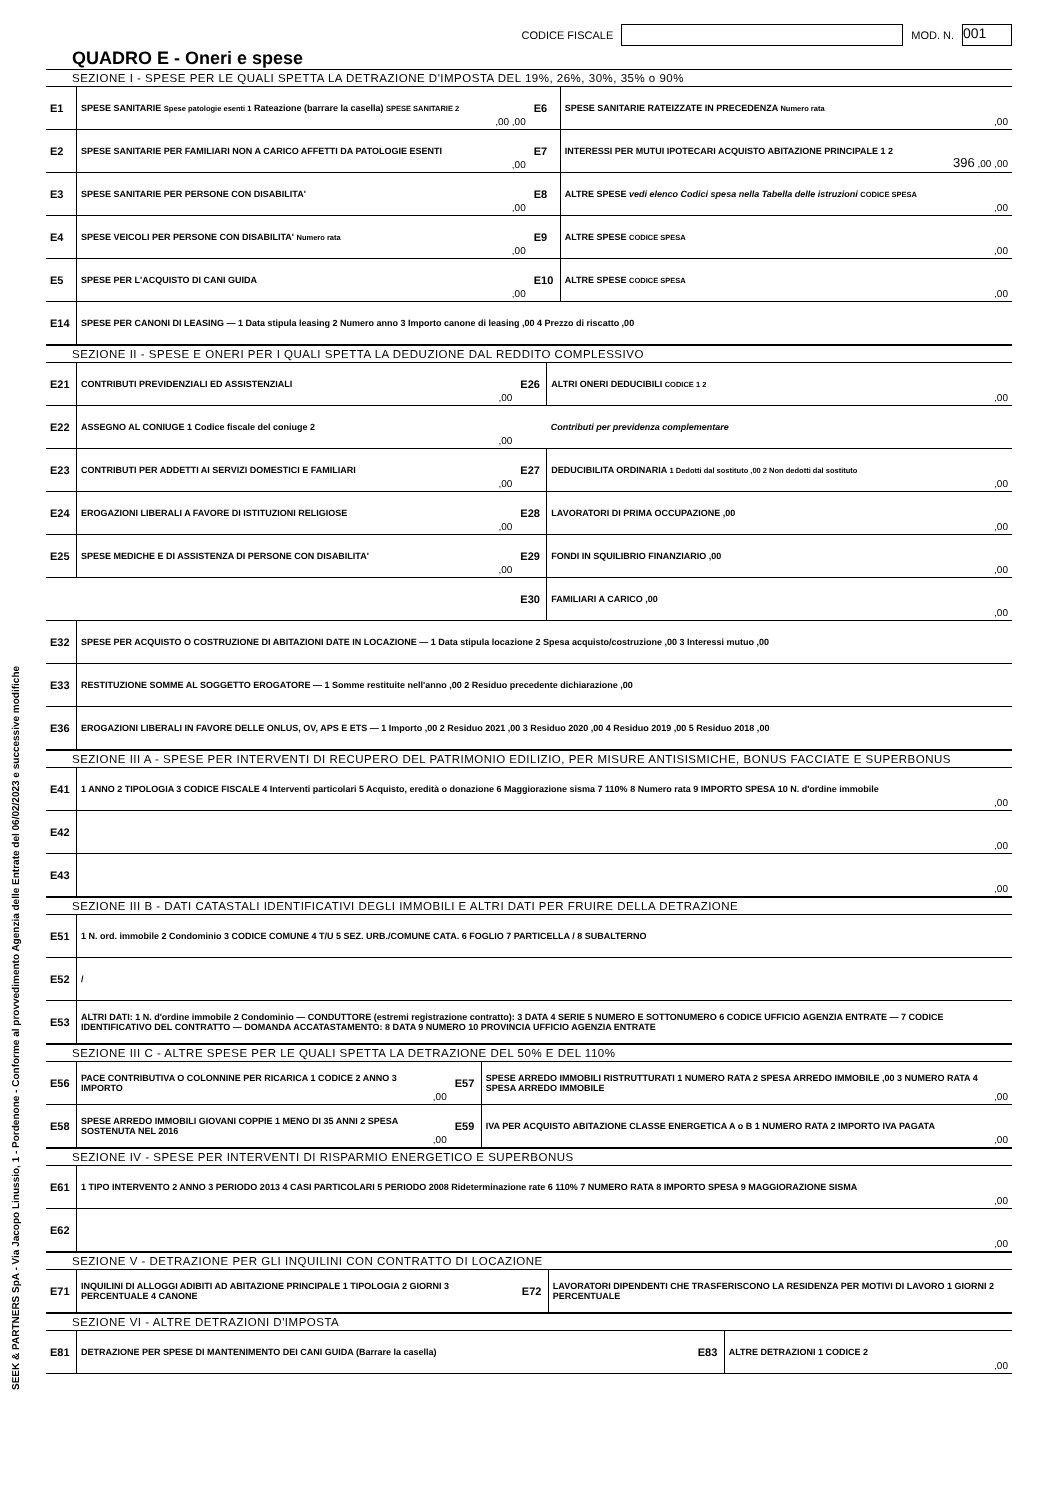CODICE FISCALE MOD. N. 001
QUADRO E - Oneri e spese
SEZIONE I - SPESE PER LE QUALI SPETTA LA DETRAZIONE D'IMPOSTA DEL 19%, 26%, 30%, 35% o 90%
| E1 | SPESE SANITARIE Spese patologie esenti 1 Rateazione (barrare la casella) SPESE SANITARIE 2 | ,00 ,00 | E6 | SPESE SANITARIE RATEIZZATE IN PRECEDENZA Numero rata | ,00 |
| E2 | SPESE SANITARIE PER FAMILIARI NON A CARICO AFFETTI DA PATOLOGIE ESENTI | ,00 | E7 | INTERESSI PER MUTUI IPOTECARI ACQUISTO ABITAZIONE PRINCIPALE 1 2 | 396 ,00 ,00 |
| E3 | SPESE SANITARIE PER PERSONE CON DISABILITA' | ,00 | E8 | ALTRE SPESE vedi elenco Codici spesa nella Tabella delle istruzioni CODICE SPESA | ,00 |
| E4 | SPESE VEICOLI PER PERSONE CON DISABILITA' Numero rata | ,00 | E9 | ALTRE SPESE CODICE SPESA | ,00 |
| E5 | SPESE PER L'ACQUISTO DI CANI GUIDA | ,00 | E10 | ALTRE SPESE CODICE SPESA | ,00 |
| E14 | SPESE PER CANONI DI LEASING — 1 Data stipula leasing 2 Numero anno 3 Importo canone di leasing ,00 4 Prezzo di riscatto ,00 | | | | |
SEZIONE II - SPESE E ONERI PER I QUALI SPETTA LA DEDUZIONE DAL REDDITO COMPLESSIVO
| E21 | CONTRIBUTI PREVIDENZIALI ED ASSISTENZIALI | ,00 | E26 | ALTRI ONERI DEDUCIBILI CODICE 1 2 | ,00 |
| E22 | ASSEGNO AL CONIUGE 1 Codice fiscale del coniuge 2 | ,00 | | Contributi per previdenza complementare | |
| E23 | CONTRIBUTI PER ADDETTI AI SERVIZI DOMESTICI E FAMILIARI | ,00 | E27 | DEDUCIBILITA ORDINARIA 1 Dedotti dal sostituto ,00 2 Non dedotti dal sostituto | ,00 |
| E24 | EROGAZIONI LIBERALI A FAVORE DI ISTITUZIONI RELIGIOSE | ,00 | E28 | LAVORATORI DI PRIMA OCCUPAZIONE ,00 | ,00 |
| E25 | SPESE MEDICHE E DI ASSISTENZA DI PERSONE CON DISABILITA' | ,00 | E29 | FONDI IN SQUILIBRIO FINANZIARIO ,00 | ,00 |
| | | | E30 | FAMILIARI A CARICO ,00 | ,00 |
| E32 | SPESE PER ACQUISTO O COSTRUZIONE DI ABITAZIONI DATE IN LOCAZIONE — 1 Data stipula locazione 2 Spesa acquisto/costruzione ,00 3 Interessi mutuo ,00 | | | | |
| E33 | RESTITUZIONE SOMME AL SOGGETTO EROGATORE — 1 Somme restituite nell'anno ,00 2 Residuo precedente dichiarazione ,00 | | | | |
| E36 | EROGAZIONI LIBERALI IN FAVORE DELLE ONLUS, OV, APS E ETS — 1 Importo ,00 2 Residuo 2021 ,00 3 Residuo 2020 ,00 4 Residuo 2019 ,00 5 Residuo 2018 ,00 | | | | |
SEZIONE III A - SPESE PER INTERVENTI DI RECUPERO DEL PATRIMONIO EDILIZIO, PER MISURE ANTISISMICHE, BONUS FACCIATE E SUPERBONUS
| E41 | 1 ANNO 2 TIPOLOGIA 3 CODICE FISCALE 4 Interventi particolari 5 Acquisto, eredità o donazione 6 Maggiorazione sisma 7 110% 8 Numero rata 9 IMPORTO SPESA 10 N. d'ordine immobile | ,00 |
| E42 | | ,00 |
| E43 | | ,00 |
SEZIONE III B - DATI CATASTALI IDENTIFICATIVI DEGLI IMMOBILI E ALTRI DATI PER FRUIRE DELLA DETRAZIONE
| E51 | 1 N. ord. immobile 2 Condominio 3 CODICE COMUNE 4 T/U 5 SEZ. URB./COMUNE CATA. 6 FOGLIO 7 PARTICELLA / 8 SUBALTERNO |
| E52 | / |
| E53 | ALTRI DATI: 1 N. d'ordine immobile 2 Condominio — CONDUTTORE (estremi registrazione contratto): 3 DATA 4 SERIE 5 NUMERO E SOTTONUMERO 6 CODICE UFFICIO AGENZIA ENTRATE — 7 CODICE IDENTIFICATIVO DEL CONTRATTO — DOMANDA ACCATASTAMENTO: 8 DATA 9 NUMERO 10 PROVINCIA UFFICIO AGENZIA ENTRATE |
SEZIONE III C - ALTRE SPESE PER LE QUALI SPETTA LA DETRAZIONE DEL 50% E DEL 110%
| E56 | PACE CONTRIBUTIVA O COLONNINE PER RICARICA 1 CODICE 2 ANNO 3 IMPORTO | ,00 | E57 | SPESE ARREDO IMMOBILI RISTRUTTURATI 1 NUMERO RATA 2 SPESA ARREDO IMMOBILE ,00 3 NUMERO RATA 4 SPESA ARREDO IMMOBILE | ,00 |
| E58 | SPESE ARREDO IMMOBILI GIOVANI COPPIE 1 MENO DI 35 ANNI 2 SPESA SOSTENUTA NEL 2016 | ,00 | E59 | IVA PER ACQUISTO ABITAZIONE CLASSE ENERGETICA A o B 1 NUMERO RATA 2 IMPORTO IVA PAGATA | ,00 |
SEZIONE IV - SPESE PER INTERVENTI DI RISPARMIO ENERGETICO E SUPERBONUS
| E61 | 1 TIPO INTERVENTO 2 ANNO 3 PERIODO 2013 4 CASI PARTICOLARI 5 PERIODO 2008 Rideterminazione rate 6 110% 7 NUMERO RATA 8 IMPORTO SPESA 9 MAGGIORAZIONE SISMA | ,00 |
| E62 | | ,00 |
SEZIONE V - DETRAZIONE PER GLI INQUILINI CON CONTRATTO DI LOCAZIONE
| E71 | INQUILINI DI ALLOGGI ADIBITI AD ABITAZIONE PRINCIPALE 1 TIPOLOGIA 2 GIORNI 3 PERCENTUALE 4 CANONE | E72 | LAVORATORI DIPENDENTI CHE TRASFERISCONO LA RESIDENZA PER MOTIVI DI LAVORO 1 GIORNI 2 PERCENTUALE |
SEZIONE VI - ALTRE DETRAZIONI D'IMPOSTA
| E81 | DETRAZIONE PER SPESE DI MANTENIMENTO DEI CANI GUIDA (Barrare la casella) | E83 | ALTRE DETRAZIONI 1 CODICE 2 | ,00 |
SEEK & PARTNERS SpA - Via Jacopo Linussio, 1 - Pordenone - Conforme al provvedimento Agenzia delle Entrate del 06/02/2023 e successive modifiche